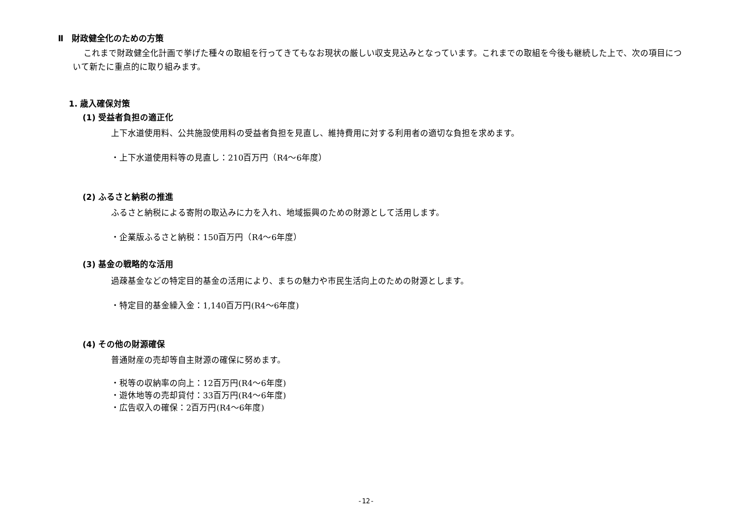Ⅱ　財政健全化のための方策
これまで財政健全化計画で挙げた種々の取組を行ってきてもなお現状の厳しい収支見込みとなっています。これまでの取組を今後も継続した上で、次の項目について新たに重点的に取り組みます。
1. 歳入確保対策
(1) 受益者負担の適正化
上下水道使用料、公共施設使用料の受益者負担を見直し、維持費用に対する利用者の適切な負担を求めます。
・上下水道使用料等の見直し：210百万円（R4～6年度）
(2) ふるさと納税の推進
ふるさと納税による寄附の取込みに力を入れ、地域振興のための財源として活用します。
・企業版ふるさと納税：150百万円（R4～6年度）
(3) 基金の戦略的な活用
過疎基金などの特定目的基金の活用により、まちの魅力や市民生活向上のための財源とします。
・特定目的基金繰入金：1,140百万円(R4～6年度)
(4) その他の財源確保
普通財産の売却等自主財源の確保に努めます。
・税等の収納率の向上：12百万円(R4～6年度)
・遊休地等の売却貸付：33百万円(R4～6年度)
・広告収入の確保：2百万円(R4～6年度)
-12-